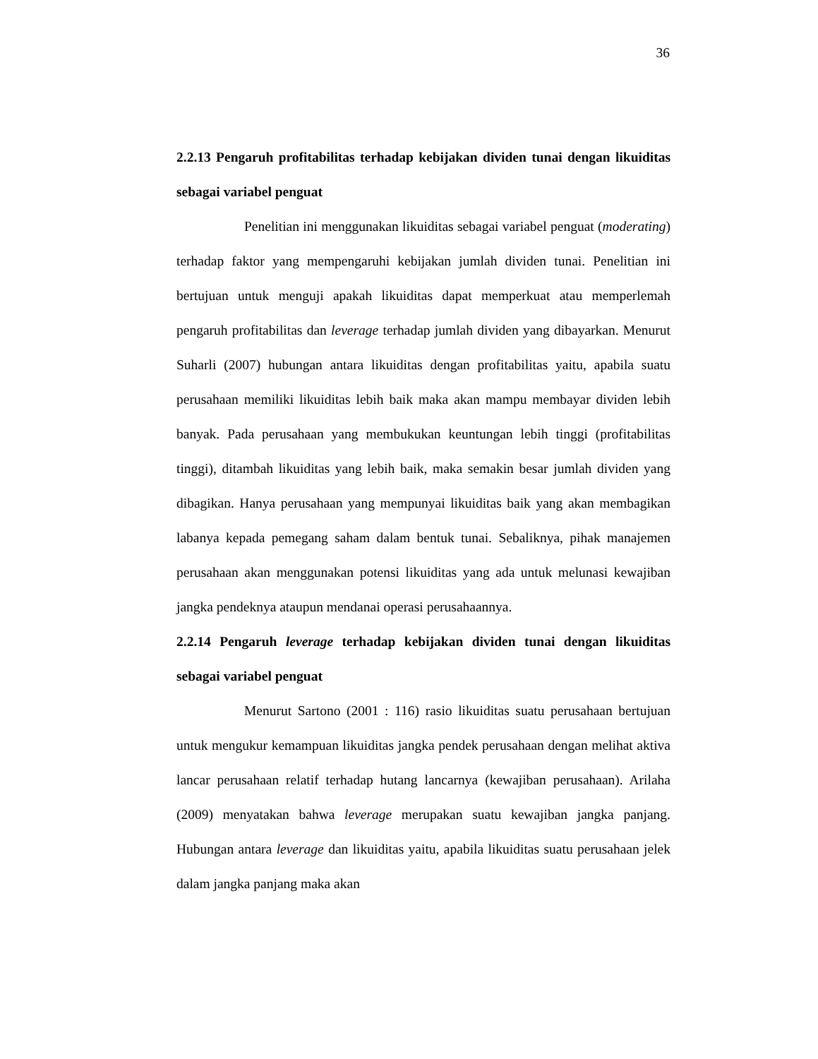36
2.2.13 Pengaruh profitabilitas terhadap kebijakan dividen tunai dengan likuiditas sebagai variabel penguat
Penelitian ini menggunakan likuiditas sebagai variabel penguat (moderating) terhadap faktor yang mempengaruhi kebijakan jumlah dividen tunai. Penelitian ini bertujuan untuk menguji apakah likuiditas dapat memperkuat atau memperlemah pengaruh profitabilitas dan leverage terhadap jumlah dividen yang dibayarkan. Menurut Suharli (2007) hubungan antara likuiditas dengan profitabilitas yaitu, apabila suatu perusahaan memiliki likuiditas lebih baik maka akan mampu membayar dividen lebih banyak. Pada perusahaan yang membukukan keuntungan lebih tinggi (profitabilitas tinggi), ditambah likuiditas yang lebih baik, maka semakin besar jumlah dividen yang dibagikan. Hanya perusahaan yang mempunyai likuiditas baik yang akan membagikan labanya kepada pemegang saham dalam bentuk tunai. Sebaliknya, pihak manajemen perusahaan akan menggunakan potensi likuiditas yang ada untuk melunasi kewajiban jangka pendeknya ataupun mendanai operasi perusahaannya.
2.2.14 Pengaruh leverage terhadap kebijakan dividen tunai dengan likuiditas sebagai variabel penguat
Menurut Sartono (2001 : 116) rasio likuiditas suatu perusahaan bertujuan untuk mengukur kemampuan likuiditas jangka pendek perusahaan dengan melihat aktiva lancar perusahaan relatif terhadap hutang lancarnya (kewajiban perusahaan). Arilaha (2009) menyatakan bahwa leverage merupakan suatu kewajiban jangka panjang. Hubungan antara leverage dan likuiditas yaitu, apabila likuiditas suatu perusahaan jelek dalam jangka panjang maka akan